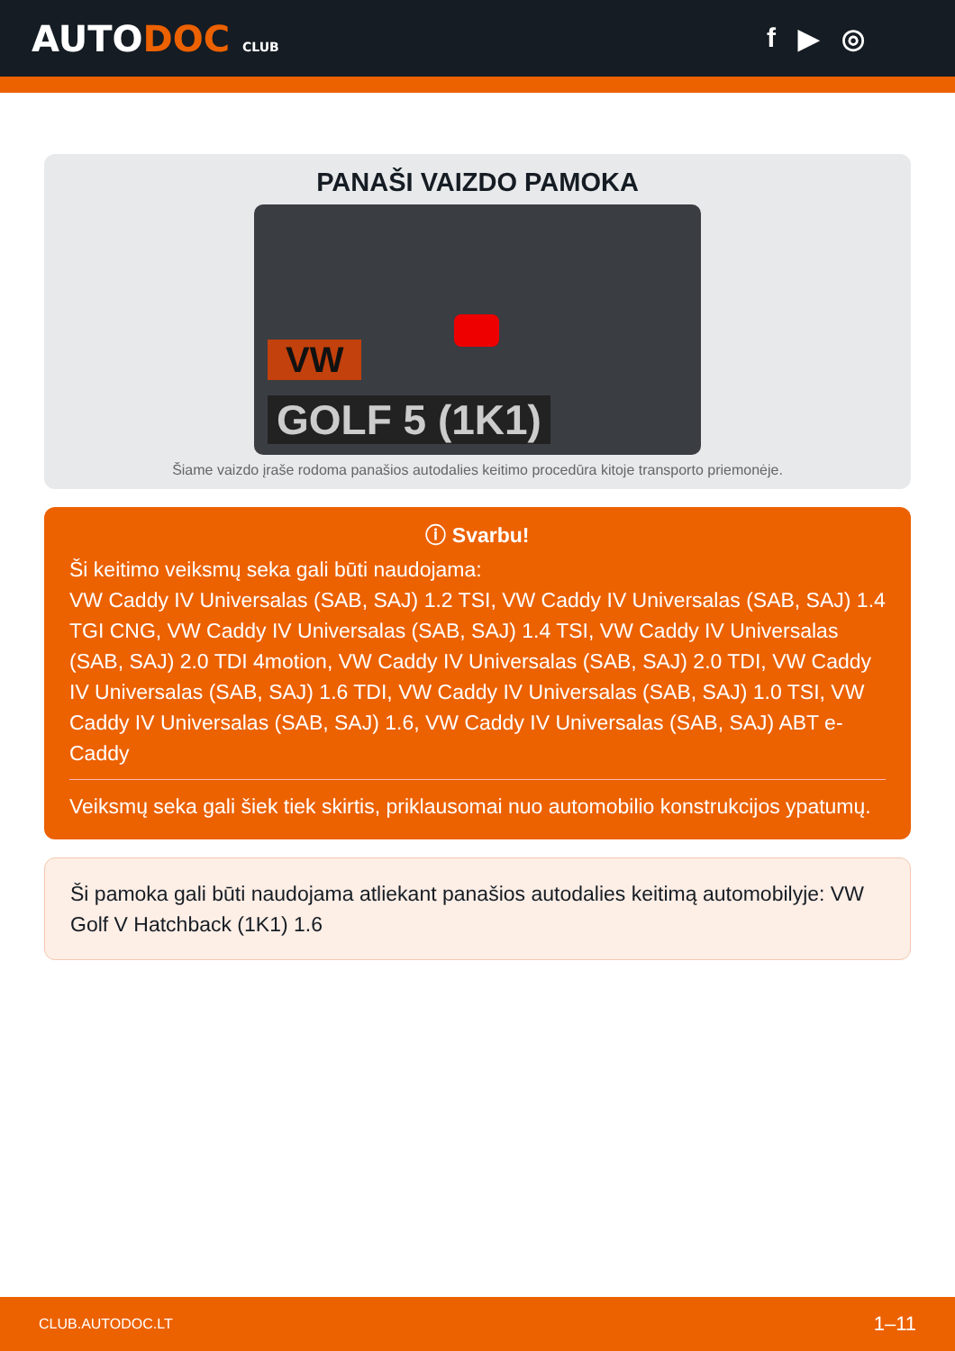AUTODOC CLUB
f ▶ ◎
PANAŠI VAIZDO PAMOKA
VW
GOLF 5 (1K1)
Šiame vaizdo įraše rodoma panašios autodalies keitimo procedūra kitoje transporto priemonėje.
ⓘ Svarbu!
Ši keitimo veiksmų seka gali būti naudojama:
VW Caddy IV Universalas (SAB, SAJ) 1.2 TSI, VW Caddy IV Universalas (SAB, SAJ) 1.4 TGI CNG, VW Caddy IV Universalas (SAB, SAJ) 1.4 TSI, VW Caddy IV Universalas (SAB, SAJ) 2.0 TDI 4motion, VW Caddy IV Universalas (SAB, SAJ) 2.0 TDI, VW Caddy IV Universalas (SAB, SAJ) 1.6 TDI, VW Caddy IV Universalas (SAB, SAJ) 1.0 TSI, VW Caddy IV Universalas (SAB, SAJ) 1.6, VW Caddy IV Universalas (SAB, SAJ) ABT e-Caddy
Veiksmų seka gali šiek tiek skirtis, priklausomai nuo automobilio konstrukcijos ypatumų.
Ši pamoka gali būti naudojama atliekant panašios autodalies keitimą automobilyje: VW Golf V Hatchback (1K1) 1.6
CLUB.AUTODOC.LT 1–11